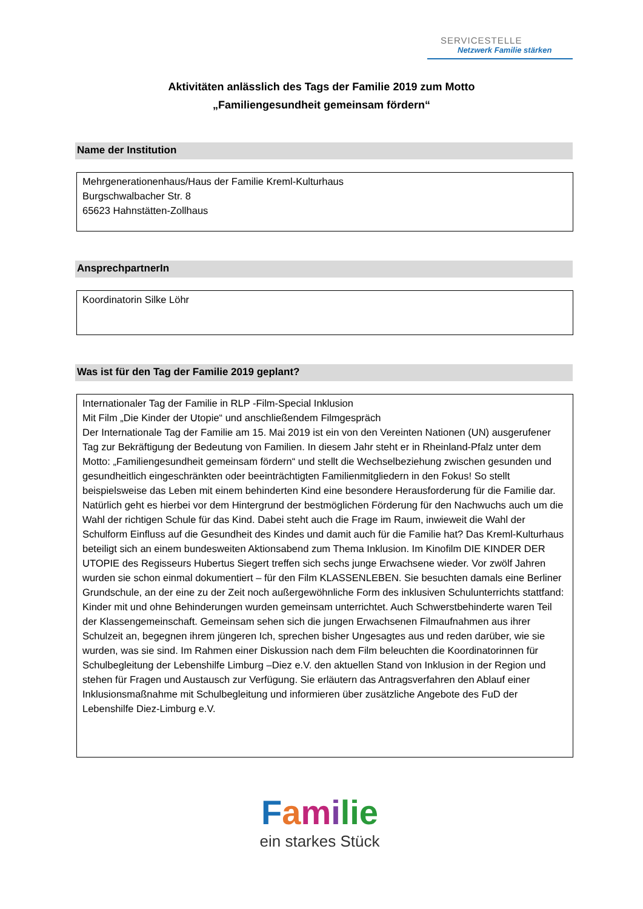SERVICESTELLE
Netzwerk Familie stärken
Aktivitäten anlässlich des Tags der Familie 2019 zum Motto
„Familiengesundheit gemeinsam fördern“
Name der Institution
Mehrgenerationenhaus/Haus der Familie Kreml-Kulturhaus
Burgschwalbacher Str. 8
65623 Hahnstätten-Zollhaus
AnsprechpartnerIn
Koordinatorin Silke Löhr
Was ist für den Tag der Familie 2019 geplant?
Internationaler Tag der Familie in RLP -Film-Special Inklusion
Mit Film „Die Kinder der Utopie“ und anschließendem Filmgespräch
Der Internationale Tag der Familie am 15. Mai 2019 ist ein von den Vereinten Nationen (UN) ausgerufener Tag zur Bekräftigung der Bedeutung von Familien. In diesem Jahr steht er in Rheinland-Pfalz unter dem Motto: „Familiengesundheit gemeinsam fördern“ und stellt die Wechselbeziehung zwischen gesunden und gesundheitlich eingeschränkten oder beeinträchtigten Familienmitgliedern in den Fokus! So stellt beispielsweise das Leben mit einem behinderten Kind eine besondere Herausforderung für die Familie dar. Natürlich geht es hierbei vor dem Hintergrund der bestmöglichen Förderung für den Nachwuchs auch um die Wahl der richtigen Schule für das Kind. Dabei steht auch die Frage im Raum, inwieweit die Wahl der Schulform Einfluss auf die Gesundheit des Kindes und damit auch für die Familie hat? Das Kreml-Kulturhaus beteiligt sich an einem bundesweiten Aktionsabend zum Thema Inklusion. Im Kinofilm DIE KINDER DER UTOPIE des Regisseurs Hubertus Siegert treffen sich sechs junge Erwachsene wieder. Vor zwölf Jahren wurden sie schon einmal dokumentiert – für den Film KLASSENLEBEN. Sie besuchten damals eine Berliner Grundschule, an der eine zu der Zeit noch außergewöhnliche Form des inklusiven Schulunterrichts stattfand: Kinder mit und ohne Behinderungen wurden gemeinsam unterrichtet. Auch Schwerstbehinderte waren Teil der Klassengemeinschaft. Gemeinsam sehen sich die jungen Erwachsenen Filmaufnahmen aus ihrer Schulzeit an, begegnen ihrem jüngeren Ich, sprechen bisher Ungesagtes aus und reden darüber, wie sie wurden, was sie sind. Im Rahmen einer Diskussion nach dem Film beleuchten die Koordinatorinnen für Schulbegleitung der Lebenshilfe Limburg –Diez e.V. den aktuellen Stand von Inklusion in der Region und stehen für Fragen und Austausch zur Verfügung. Sie erläutern das Antragsverfahren den Ablauf einer Inklusionsmaßnahme mit Schulbegleitung und informieren über zusätzliche Angebote des FuD der Lebenshilfe Diez-Limburg e.V.
Familie
ein starkes Stück